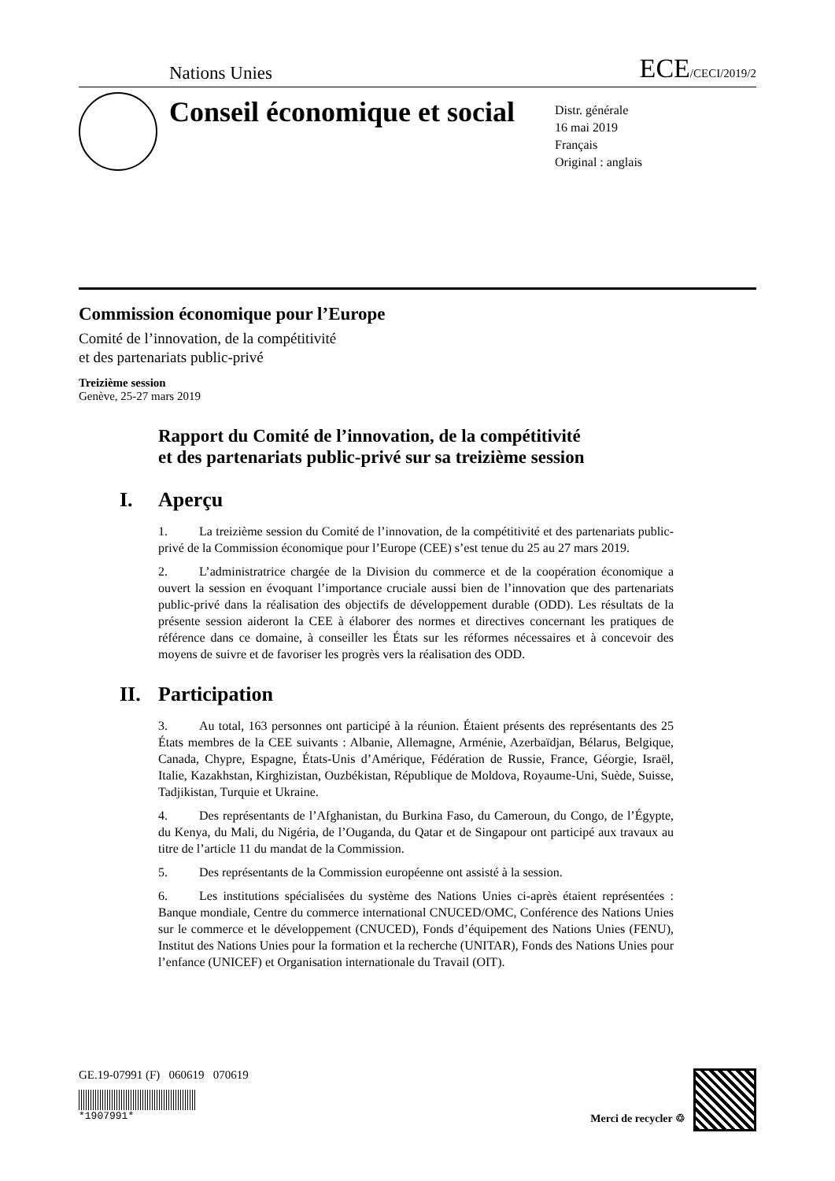Nations Unies ECE/CECI/2019/2
Conseil économique et social
Distr. générale
16 mai 2019
Français
Original : anglais
Commission économique pour l’Europe
Comité de l’innovation, de la compétitivité
et des partenariats public-privé
Treizième session
Genève, 25-27 mars 2019
Rapport du Comité de l’innovation, de la compétitivité
et des partenariats public-privé sur sa treizième session
I. Aperçu
1. La treizième session du Comité de l’innovation, de la compétitivité et des partenariats public-privé de la Commission économique pour l’Europe (CEE) s’est tenue du 25 au 27 mars 2019.
2. L’administratrice chargée de la Division du commerce et de la coopération économique a ouvert la session en évoquant l’importance cruciale aussi bien de l’innovation que des partenariats public-privé dans la réalisation des objectifs de développement durable (ODD). Les résultats de la présente session aideront la CEE à élaborer des normes et directives concernant les pratiques de référence dans ce domaine, à conseiller les États sur les réformes nécessaires et à concevoir des moyens de suivre et de favoriser les progrès vers la réalisation des ODD.
II. Participation
3. Au total, 163 personnes ont participé à la réunion. Étaient présents des représentants des 25 États membres de la CEE suivants : Albanie, Allemagne, Arménie, Azerbaïdjan, Bélarus, Belgique, Canada, Chypre, Espagne, États-Unis d’Amérique, Fédération de Russie, France, Géorgie, Israël, Italie, Kazakhstan, Kirghizistan, Ouzbékistan, République de Moldova, Royaume-Uni, Suède, Suisse, Tadjikistan, Turquie et Ukraine.
4. Des représentants de l’Afghanistan, du Burkina Faso, du Cameroun, du Congo, de l’Égypte, du Kenya, du Mali, du Nigéria, de l’Ouganda, du Qatar et de Singapour ont participé aux travaux au titre de l’article 11 du mandat de la Commission.
5. Des représentants de la Commission européenne ont assisté à la session.
6. Les institutions spécialisées du système des Nations Unies ci-après étaient représentées : Banque mondiale, Centre du commerce international CNUCED/OMC, Conférence des Nations Unies sur le commerce et le développement (CNUCED), Fonds d’équipement des Nations Unies (FENU), Institut des Nations Unies pour la formation et la recherche (UNITAR), Fonds des Nations Unies pour l’enfance (UNICEF) et Organisation internationale du Travail (OIT).
GE.19-07991 (F) 060619 070619
*1907991*
Merci de recycler ♲